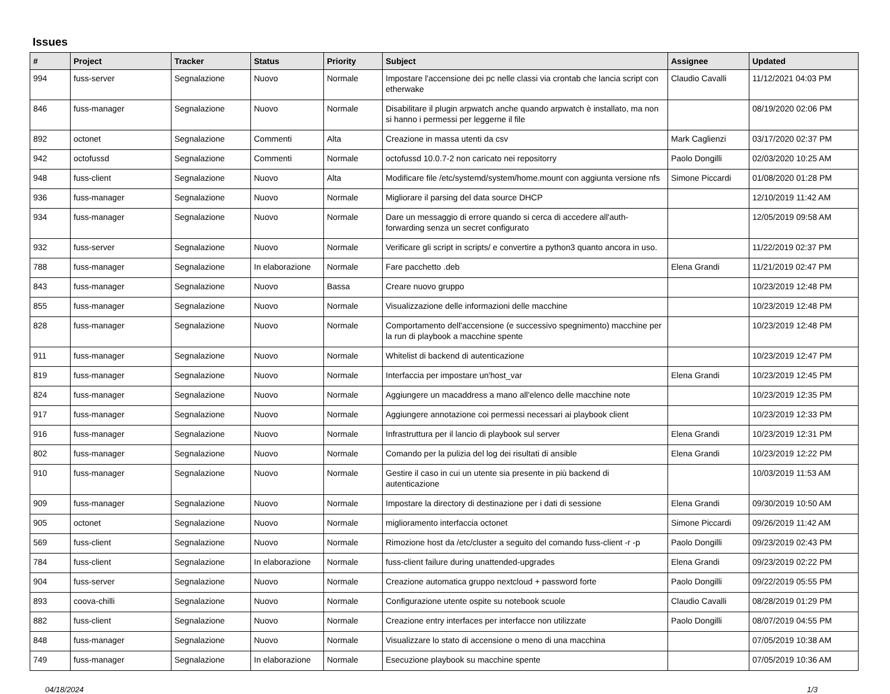Issues
| # | Project | Tracker | Status | Priority | Subject | Assignee | Updated |
| --- | --- | --- | --- | --- | --- | --- | --- |
| 994 | fuss-server | Segnalazione | Nuovo | Normale | Impostare l'accensione dei pc nelle classi via crontab che lancia script con etherwake | Claudio Cavalli | 11/12/2021 04:03 PM |
| 846 | fuss-manager | Segnalazione | Nuovo | Normale | Disabilitare il plugin arpwatch anche quando arpwatch è installato, ma non si hanno i permessi per leggerne il file | | 08/19/2020 02:06 PM |
| 892 | octonet | Segnalazione | Commenti | Alta | Creazione in massa utenti da csv | Mark Caglienzi | 03/17/2020 02:37 PM |
| 942 | octofussd | Segnalazione | Commenti | Normale | octofussd 10.0.7-2 non caricato nei repositorry | Paolo Dongilli | 02/03/2020 10:25 AM |
| 948 | fuss-client | Segnalazione | Nuovo | Alta | Modificare file /etc/systemd/system/home.mount con aggiunta versione nfs | Simone Piccardi | 01/08/2020 01:28 PM |
| 936 | fuss-manager | Segnalazione | Nuovo | Normale | Migliorare il parsing del data source DHCP | | 12/10/2019 11:42 AM |
| 934 | fuss-manager | Segnalazione | Nuovo | Normale | Dare un messaggio di errore quando si cerca di accedere all'auth-forwarding senza un secret configurato | | 12/05/2019 09:58 AM |
| 932 | fuss-server | Segnalazione | Nuovo | Normale | Verificare gli script in scripts/ e convertire a python3 quanto ancora in uso. | | 11/22/2019 02:37 PM |
| 788 | fuss-manager | Segnalazione | In elaborazione | Normale | Fare pacchetto .deb | Elena Grandi | 11/21/2019 02:47 PM |
| 843 | fuss-manager | Segnalazione | Nuovo | Bassa | Creare nuovo gruppo | | 10/23/2019 12:48 PM |
| 855 | fuss-manager | Segnalazione | Nuovo | Normale | Visualizzazione delle informazioni delle macchine | | 10/23/2019 12:48 PM |
| 828 | fuss-manager | Segnalazione | Nuovo | Normale | Comportamento dell'accensione (e successivo spegnimento) macchine per la run di playbook a macchine spente | | 10/23/2019 12:48 PM |
| 911 | fuss-manager | Segnalazione | Nuovo | Normale | Whitelist di backend di autenticazione | | 10/23/2019 12:47 PM |
| 819 | fuss-manager | Segnalazione | Nuovo | Normale | Interfaccia per impostare un'host_var | Elena Grandi | 10/23/2019 12:45 PM |
| 824 | fuss-manager | Segnalazione | Nuovo | Normale | Aggiungere un macaddress a mano all'elenco delle macchine note | | 10/23/2019 12:35 PM |
| 917 | fuss-manager | Segnalazione | Nuovo | Normale | Aggiungere annotazione coi permessi necessari ai playbook client | | 10/23/2019 12:33 PM |
| 916 | fuss-manager | Segnalazione | Nuovo | Normale | Infrastruttura per il lancio di playbook sul server | Elena Grandi | 10/23/2019 12:31 PM |
| 802 | fuss-manager | Segnalazione | Nuovo | Normale | Comando per la pulizia del log dei risultati di ansible | Elena Grandi | 10/23/2019 12:22 PM |
| 910 | fuss-manager | Segnalazione | Nuovo | Normale | Gestire il caso in cui un utente sia presente in più backend di autenticazione | | 10/03/2019 11:53 AM |
| 909 | fuss-manager | Segnalazione | Nuovo | Normale | Impostare la directory di destinazione per i dati di sessione | Elena Grandi | 09/30/2019 10:50 AM |
| 905 | octonet | Segnalazione | Nuovo | Normale | miglioramento interfaccia octonet | Simone Piccardi | 09/26/2019 11:42 AM |
| 569 | fuss-client | Segnalazione | Nuovo | Normale | Rimozione host da /etc/cluster a seguito del comando fuss-client -r -p | Paolo Dongilli | 09/23/2019 02:43 PM |
| 784 | fuss-client | Segnalazione | In elaborazione | Normale | fuss-client failure during unattended-upgrades | Elena Grandi | 09/23/2019 02:22 PM |
| 904 | fuss-server | Segnalazione | Nuovo | Normale | Creazione automatica gruppo nextcloud + password forte | Paolo Dongilli | 09/22/2019 05:55 PM |
| 893 | coova-chilli | Segnalazione | Nuovo | Normale | Configurazione utente ospite su notebook scuole | Claudio Cavalli | 08/28/2019 01:29 PM |
| 882 | fuss-client | Segnalazione | Nuovo | Normale | Creazione entry interfaces per interfacce non utilizzate | Paolo Dongilli | 08/07/2019 04:55 PM |
| 848 | fuss-manager | Segnalazione | Nuovo | Normale | Visualizzare lo stato di accensione o meno di una macchina | | 07/05/2019 10:38 AM |
| 749 | fuss-manager | Segnalazione | In elaborazione | Normale | Esecuzione playbook su macchine spente | | 07/05/2019 10:36 AM |
04/18/2024 1/3